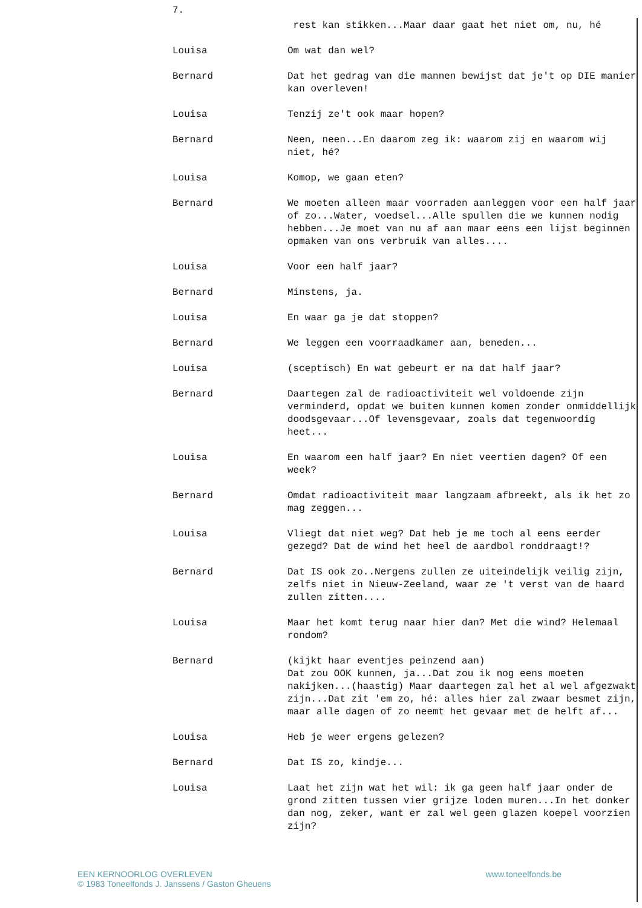7.
rest kan stikken...Maar daar gaat het niet om, nu, hé
Louisa Om wat dan wel?
Bernard Dat het gedrag van die mannen bewijst dat je't op DIE manier kan overleven!
Louisa Tenzij ze't ook maar hopen?
Bernard Neen, neen...En daarom zeg ik: waarom zij en waarom wij niet, hé?
Louisa Komop, we gaan eten?
Bernard We moeten alleen maar voorraden aanleggen voor een half jaar of zo...Water, voedsel...Alle spullen die we kunnen nodig hebben...Je moet van nu af aan maar eens een lijst beginnen opmaken van ons verbruik van alles....
Louisa Voor een half jaar?
Bernard Minstens, ja.
Louisa En waar ga je dat stoppen?
Bernard We leggen een voorraadkamer aan, beneden...
Louisa (sceptisch) En wat gebeurt er na dat half jaar?
Bernard Daartegen zal de radioactiviteit wel voldoende zijn verminderd, opdat we buiten kunnen komen zonder onmiddellijk doodsgevaar...Of levensgevaar, zoals dat tegenwoordig heet...
Louisa En waarom een half jaar? En niet veertien dagen? Of een week?
Bernard Omdat radioactiviteit maar langzaam afbreekt, als ik het zo mag zeggen...
Louisa Vliegt dat niet weg? Dat heb je me toch al eens eerder gezegd? Dat de wind het heel de aardbol ronddraagt!?
Bernard Dat IS ook zo..Nergens zullen ze uiteindelijk veilig zijn, zelfs niet in Nieuw-Zeeland, waar ze 't verst van de haard zullen zitten....
Louisa Maar het komt terug naar hier dan? Met die wind? Helemaal rondom?
Bernard (kijkt haar eventjes peinzend aan)
Dat zou OOK kunnen, ja...Dat zou ik nog eens moeten nakijken...(haastig) Maar daartegen zal het al wel afgezwakt zijn...Dat zit 'em zo, hé: alles hier zal zwaar besmet zijn, maar alle dagen of zo neemt het gevaar met de helft af...
Louisa Heb je weer ergens gelezen?
Bernard Dat IS zo, kindje...
Louisa Laat het zijn wat het wil: ik ga geen half jaar onder de grond zitten tussen vier grijze loden muren...In het donker dan nog, zeker, want er zal wel geen glazen koepel voorzien zijn?
EEN KERNOORLOG OVERLEVEN
© 1983 Toneelfonds J. Janssens / Gaston Gheuens
www.toneelfonds.be